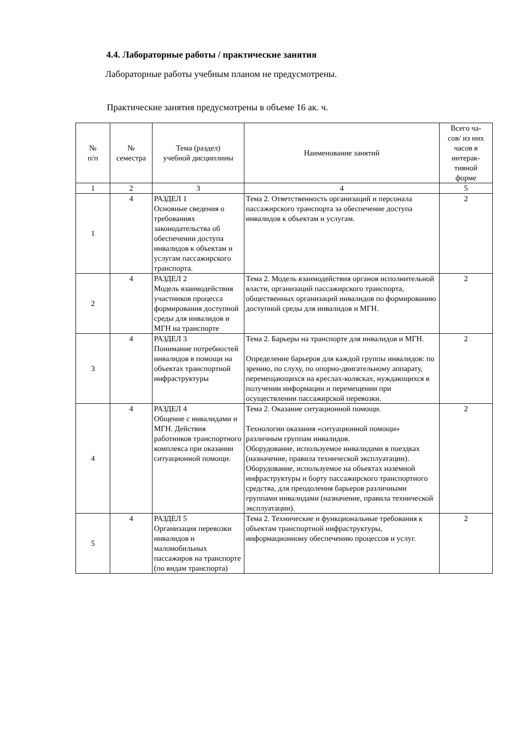4.4. Лабораторные работы / практические занятия
Лабораторные работы учебным планом не предусмотрены.
Практические занятия предусмотрены в объеме 16 ак. ч.
| № п/п | № семестра | Тема (раздел) учебной дисциплины | Наименование занятий | Всего ча- сов/ из них часов в интерак- тивной форме |
| --- | --- | --- | --- | --- |
| 1 | 2 | 3 | 4 | 5 |
| 1 | 4 | РАЗДЕЛ 1 Основные сведения о требованиях законодательства об обеспечении доступа инвалидов к объектам и услугам пассажирского транспорта. | Тема 2. Ответственность организаций и персонала пассажирского транспорта за обеспечение доступа инвалидов к объектам и услугам. | 2 |
| 2 | 4 | РАЗДЕЛ 2 Модель взаимодействия участников процесса формирования доступной среды для инвалидов и МГН на транспорте | Тема 2. Модель взаимодействия органов исполнительной власти, организаций пассажирского транспорта, общественных организаций инвалидов по формированию доступной среды для инвалидов и МГН. | 2 |
| 3 | 4 | РАЗДЕЛ 3 Понимание потребностей инвалидов в помощи на объектах транспортной инфраструктуры | Тема 2. Барьеры на транспорте для инвалидов и МГН. Определение барьеров для каждой группы инвалидов: по зрению, по слуху, по опорно-двигательному аппарату, перемещающихся на креслах-колясках, нуждающихся в получении информации и перемещении при осуществлении пассажирской перевозки. | 2 |
| 4 | 4 | РАЗДЕЛ 4 Общение с инвалидами и МГН. Действия работников транспортного комплекса при оказании ситуационной помощи. | Тема 2. Оказание ситуационной помощи. Технологии оказания «ситуационной помощи» различным группам инвалидов. Оборудование, используемое инвалидами в поездках (назначение, правила технической эксплуатации). Оборудование, используемое на объектах наземной инфраструктуры и борту пассажирского транспортного средства, для преодоления барьеров различными группами инвалидами (назначение, правила технической эксплуатации). | 2 |
| 5 | 4 | РАЗДЕЛ 5 Организация перевозки инвалидов и маломобильных пассажиров на транспорте (по видам транспорта) | Тема 2. Технические и функциональные требования к объектам транспортной инфраструктуры, информационному обеспечению процессов и услуг. | 2 |